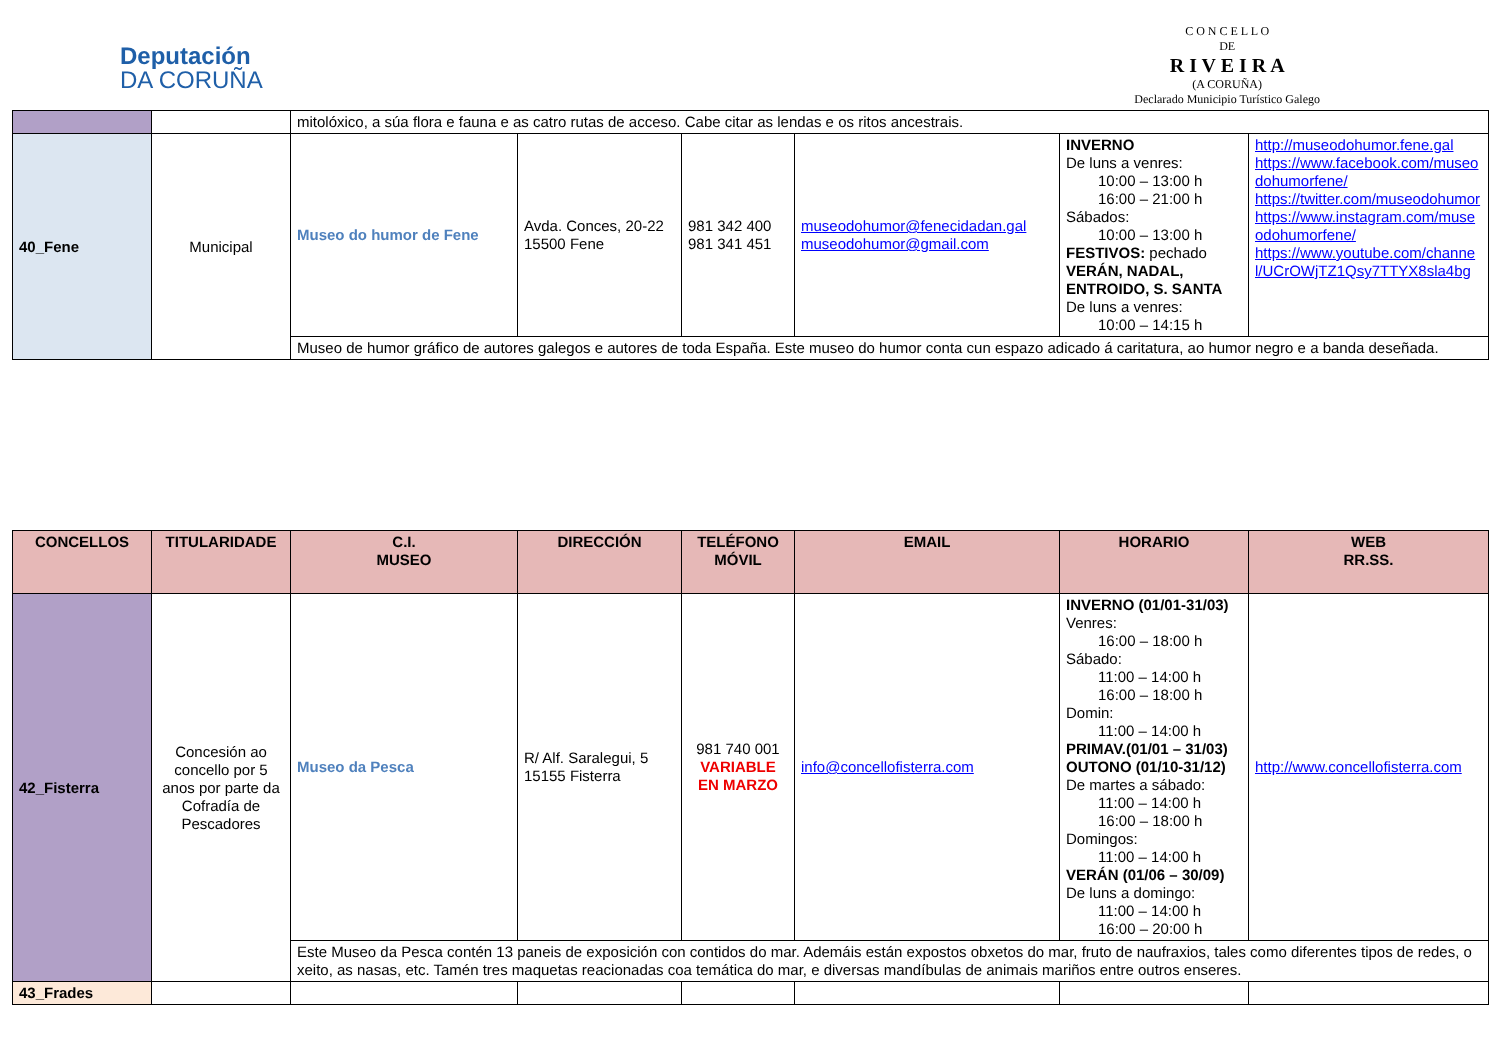Deputación
DA CORUÑA
C O N C E L L O
DE
R I V E I R A
(A CORUÑA)
Declarado Municipio Turístico Galego
| | | mitolóxico, a súa flora e fauna e as catro rutas de acceso. Cabe citar as lendas e os ritos ancestrais. | | | | | |
| 40_Fene | Municipal | Museo do humor de Fene | Avda. Conces, 20-22 15500 Fene | 981 342 400 981 341 451 | museodohumor@fenecidadan.gal museodohumor@gmail.com | INVERNO De luns a venres: 10:00 – 13:00 h 16:00 – 21:00 h Sábados: 10:00 – 13:00 h FESTIVOS: pechado VERÁN, NADAL, ENTROIDO, S. SANTA De luns a venres: 10:00 – 14:15 h | http://museodohumor.fene.gal https://www.facebook.com/museodohumorfene/ https://twitter.com/museodohumor https://www.instagram.com/museodohumorfene/ https://www.youtube.com/channel/UCrOWjTZ1Qsy7TTYX8sla4bg |
| | | Museo de humor gráfico de autores galegos e autores de toda España. Este museo do humor conta cun espazo adicado á caritatura, ao humor negro e a banda deseñada. | | | | | |
| CONCELLOS | TITULARIDADE | C.I. MUSEO | DIRECCIÓN | TELÉFONO MÓVIL | EMAIL | HORARIO | WEB RR.SS. |
| --- | --- | --- | --- | --- | --- | --- | --- |
| 42_Fisterra | Concesión ao concello por 5 anos por parte da Cofradía de Pescadores | Museo da Pesca | R/ Alf. Saralegui, 5 15155 Fisterra | 981 740 001 VARIABLE EN MARZO | info@concellofisterra.com | INVERNO (01/01-31/03) Venres: 16:00 – 18:00 h Sábado: 11:00 – 14:00 h 16:00 – 18:00 h Domin: 11:00 – 14:00 h PRIMAV.(01/01 – 31/03) OUTONO (01/10-31/12) De martes a sábado: 11:00 – 14:00 h 16:00 – 18:00 h Domingos: 11:00 – 14:00 h VERÁN (01/06 – 30/09) De luns a domingo: 11:00 – 14:00 h 16:00 – 20:00 h | http://www.concellofisterra.com |
| | | Este Museo da Pesca contén 13 paneis de exposición con contidos do mar. Ademáis están expostos obxetos do mar, fruto de naufraxios, tales como diferentes tipos de redes, o xeito, as nasas, etc. Tamén tres maquetas reacionadas coa temática do mar, e diversas mandíbulas de animais mariños entre outros enseres. | | | | | |
| 43_Frades | | | | | | | |